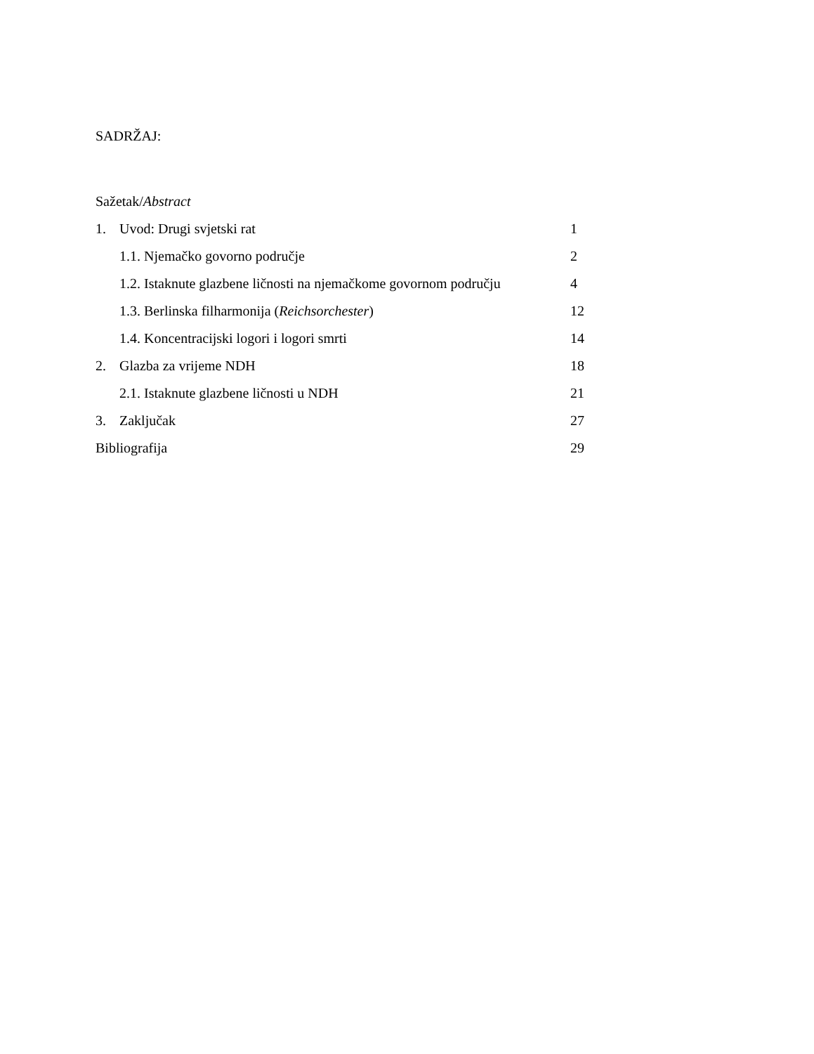SADRŽAJ:
Sažetak/Abstract
1. Uvod: Drugi svjetski rat 1
1.1. Njemačko govorno područje 2
1.2. Istaknute glazbene ličnosti na njemačkome govornom području
4
1.3. Berlinska filharmonija (Reichsorchester) 12
1.4. Koncentracijski logori i logori smrti 14
2. Glazba za vrijeme NDH 18
2.1. Istaknute glazbene ličnosti u NDH 21
3. Zaključak 27
Bibliografija 29